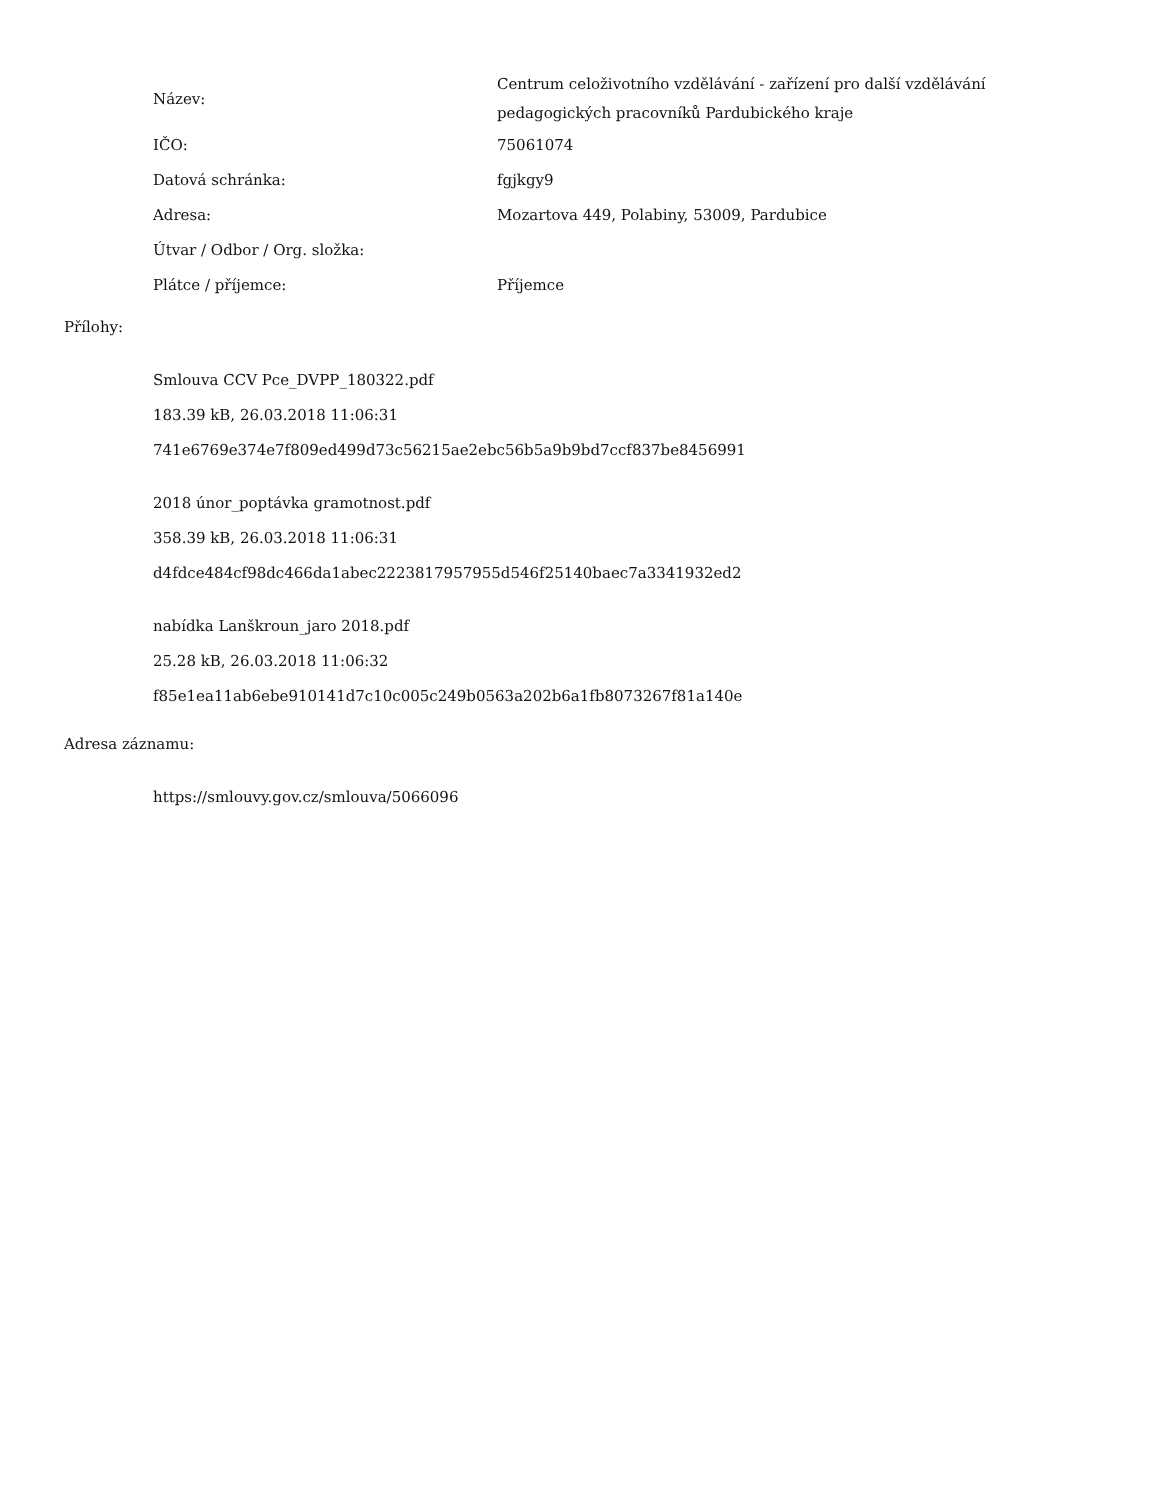| Název: | Centrum celoživotního vzdělávání - zařízení pro další vzdělávání pedagogických pracovníků Pardubického kraje |
| IČO: | 75061074 |
| Datová schránka: | fgjkgy9 |
| Adresa: | Mozartova 449, Polabiny, 53009, Pardubice |
| Útvar / Odbor / Org. složka: | |
| Plátce / příjemce: | Příjemce |
Přílohy:
Smlouva CCV Pce_DVPP_180322.pdf
183.39 kB, 26.03.2018 11:06:31
741e6769e374e7f809ed499d73c56215ae2ebc56b5a9b9bd7ccf837be8456991
2018 únor_poptávka gramotnost.pdf
358.39 kB, 26.03.2018 11:06:31
d4fdce484cf98dc466da1abec2223817957955d546f25140baec7a3341932ed2
nabídka Lanškroun_jaro 2018.pdf
25.28 kB, 26.03.2018 11:06:32
f85e1ea11ab6ebe910141d7c10c005c249b0563a202b6a1fb8073267f81a140e
Adresa záznamu:
https://smlouvy.gov.cz/smlouva/5066096